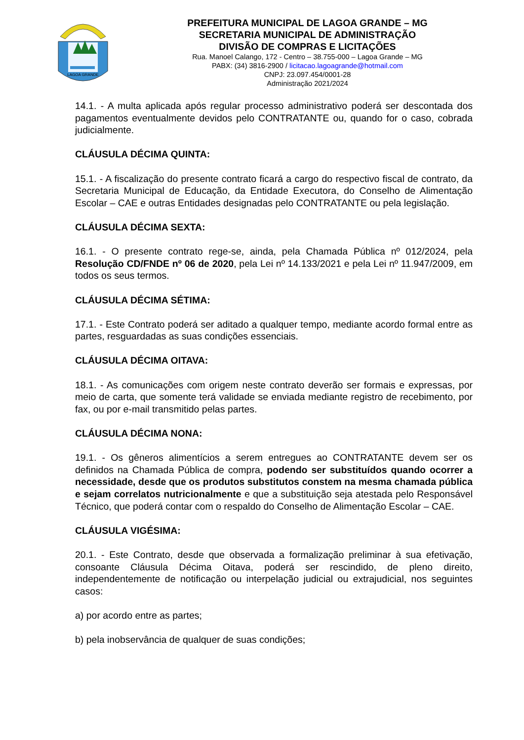LAGOA GRANDE
PREFEITURA MUNICIPAL DE LAGOA GRANDE – MG
SECRETARIA MUNICIPAL DE ADMINISTRAÇÃO
DIVISÃO DE COMPRAS E LICITAÇÕES
Rua. Manoel Calango, 172 - Centro – 38.755-000 – Lagoa Grande – MG
PABX: (34) 3816-2900 / licitacao.lagoagrande@hotmail.com
CNPJ: 23.097.454/0001-28
Administração 2021/2024
14.1. - A multa aplicada após regular processo administrativo poderá ser descontada dos pagamentos eventualmente devidos pelo CONTRATANTE ou, quando for o caso, cobrada judicialmente.
CLÁUSULA DÉCIMA QUINTA:
15.1. - A fiscalização do presente contrato ficará a cargo do respectivo fiscal de contrato, da Secretaria Municipal de Educação, da Entidade Executora, do Conselho de Alimentação Escolar – CAE e outras Entidades designadas pelo CONTRATANTE ou pela legislação.
CLÁUSULA DÉCIMA SEXTA:
16.1. - O presente contrato rege-se, ainda, pela Chamada Pública nº 012/2024, pela Resolução CD/FNDE nº 06 de 2020, pela Lei nº 14.133/2021 e pela Lei nº 11.947/2009, em todos os seus termos.
CLÁUSULA DÉCIMA SÉTIMA:
17.1. - Este Contrato poderá ser aditado a qualquer tempo, mediante acordo formal entre as partes, resguardadas as suas condições essenciais.
CLÁUSULA DÉCIMA OITAVA:
18.1. - As comunicações com origem neste contrato deverão ser formais e expressas, por meio de carta, que somente terá validade se enviada mediante registro de recebimento, por fax, ou por e-mail transmitido pelas partes.
CLÁUSULA DÉCIMA NONA:
19.1. - Os gêneros alimentícios a serem entregues ao CONTRATANTE devem ser os definidos na Chamada Pública de compra, podendo ser substituídos quando ocorrer a necessidade, desde que os produtos substitutos constem na mesma chamada pública e sejam correlatos nutricionalmente e que a substituição seja atestada pelo Responsável Técnico, que poderá contar com o respaldo do Conselho de Alimentação Escolar – CAE.
CLÁUSULA VIGÉSIMA:
20.1. - Este Contrato, desde que observada a formalização preliminar à sua efetivação, consoante Cláusula Décima Oitava, poderá ser rescindido, de pleno direito, independentemente de notificação ou interpelação judicial ou extrajudicial, nos seguintes casos:
a) por acordo entre as partes;
b) pela inobservância de qualquer de suas condições;